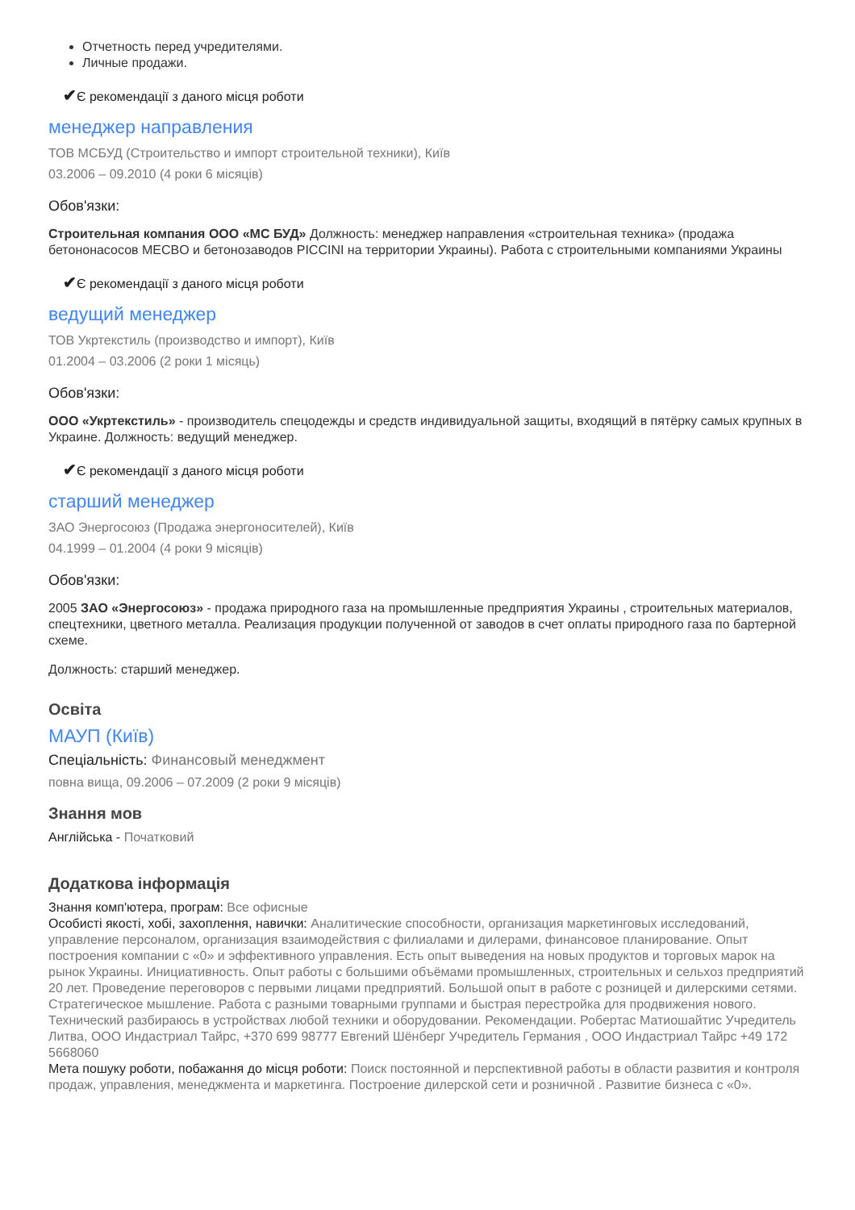Отчетность перед учредителями.
Личные продажи.
✔Є рекомендації з даного місця роботи
менеджер направления
ТОВ МСБУД (Строительство и импорт строительной техники), Київ
03.2006 – 09.2010 (4 роки 6 місяців)
Обов'язки:
Строительная компания ООО «МС БУД» Должность: менеджер направления «строительная техника» (продажа бетононасосов MECBO и бетонозаводов PICCINI на территории Украины). Работа с строительными компаниями Украины
✔Є рекомендації з даного місця роботи
ведущий менеджер
ТОВ Укртекстиль (производство и импорт), Київ
01.2004 – 03.2006 (2 роки 1 місяць)
Обов'язки:
ООО «Укртекстиль» - производитель спецодежды и средств индивидуальной защиты, входящий в пятёрку самых крупных в Украине. Должность: ведущий менеджер.
✔Є рекомендації з даного місця роботи
старший менеджер
ЗАО Энергосоюз (Продажа энергоносителей), Київ
04.1999 – 01.2004 (4 роки 9 місяців)
Обов'язки:
2005 ЗАО «Энергосоюз» - продажа природного газа на промышленные предприятия Украины , строительных материалов, спецтехники, цветного металла. Реализация продукции полученной от заводов в счет оплаты природного газа по бартерной схеме.
Должность: старший менеджер.
Освіта
МАУП (Київ)
Спеціальність: Финансовый менеджмент
повна вища, 09.2006 – 07.2009 (2 роки 9 місяців)
Знання мов
Англійська - Початковий
Додаткова інформація
Знання комп'ютера, програм: Все офисные
Особисті якості, хобі, захоплення, навички: Аналитические способности, организация маркетинговых исследований, управление персоналом, организация взаимодействия с филиалами и дилерами, финансовое планирование. Опыт построения компании с «0» и эффективного управления. Есть опыт выведения на новых продуктов и торговых марок на рынок Украины. Инициативность. Опыт работы с большими объёмами промышленных, строительных и сельхоз предприятий 20 лет. Проведение переговоров с первыми лицами предприятий. Большой опыт в работе с розницей и дилерскими сетями. Стратегическое мышление. Работа с разными товарными группами и быстрая перестройка для продвижения нового. Технический разбираюсь в устройствах любой техники и оборудовании. Рекомендации. Робертас Матиошайтис Учредитель Литва, ООО Индастриал Тайрс, +370 699 98777 Евгений Шёнберг Учредитель Германия , ООО Индастриал Тайрс +49 172 5668060
Мета пошуку роботи, побажання до місця роботи: Поиск постоянной и перспективной работы в области развития и контроля продаж, управления, менеджмента и маркетинга. Построение дилерской сети и розничной . Развитие бизнеса с «0».